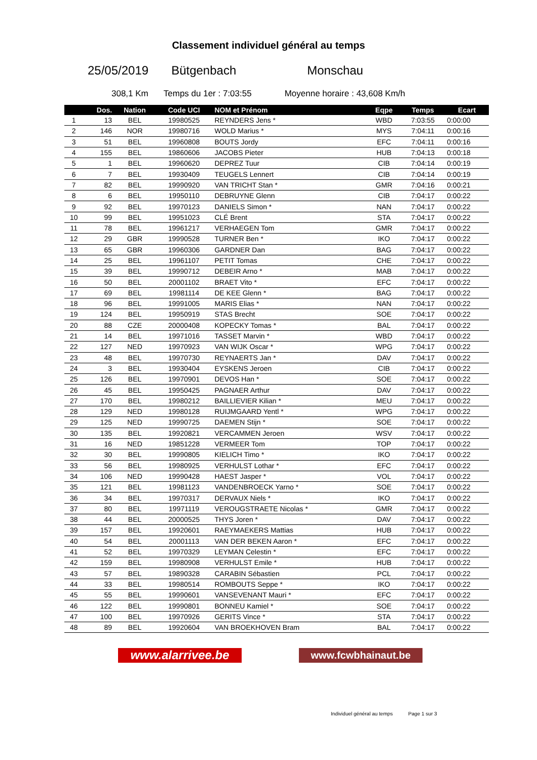Classement individuel général au temps
25/05/2019 Bütgenbach Monschau
308,1 Km Temps du 1er : 7:03:55 Moyenne horaire : 43,608 Km/h
| | Dos. | Nation | Code UCI | NOM et Prénom | Eqpe | Temps | Ecart |
| --- | --- | --- | --- | --- | --- | --- | --- |
| 1 | 13 | BEL | 19980525 | REYNDERS Jens * | WBD | 7:03:55 | 0:00:00 |
| 2 | 146 | NOR | 19980716 | WOLD Marius * | MYS | 7:04:11 | 0:00:16 |
| 3 | 51 | BEL | 19960808 | BOUTS Jordy | EFC | 7:04:11 | 0:00:16 |
| 4 | 155 | BEL | 19860606 | JACOBS Pieter | HUB | 7:04:13 | 0:00:18 |
| 5 | 1 | BEL | 19960620 | DEPREZ Tuur | CIB | 7:04:14 | 0:00:19 |
| 6 | 7 | BEL | 19930409 | TEUGELS Lennert | CIB | 7:04:14 | 0:00:19 |
| 7 | 82 | BEL | 19990920 | VAN TRICHT Stan * | GMR | 7:04:16 | 0:00:21 |
| 8 | 6 | BEL | 19950110 | DEBRUYNE Glenn | CIB | 7:04:17 | 0:00:22 |
| 9 | 92 | BEL | 19970123 | DANIELS Simon * | NAN | 7:04:17 | 0:00:22 |
| 10 | 99 | BEL | 19951023 | CLÉ Brent | STA | 7:04:17 | 0:00:22 |
| 11 | 78 | BEL | 19961217 | VERHAEGEN Tom | GMR | 7:04:17 | 0:00:22 |
| 12 | 29 | GBR | 19990528 | TURNER Ben * | IKO | 7:04:17 | 0:00:22 |
| 13 | 65 | GBR | 19960306 | GARDNER Dan | BAG | 7:04:17 | 0:00:22 |
| 14 | 25 | BEL | 19961107 | PETIT Tomas | CHE | 7:04:17 | 0:00:22 |
| 15 | 39 | BEL | 19990712 | DEBEIR Arno * | MAB | 7:04:17 | 0:00:22 |
| 16 | 50 | BEL | 20001102 | BRAET Vito * | EFC | 7:04:17 | 0:00:22 |
| 17 | 69 | BEL | 19981114 | DE KEE Glenn * | BAG | 7:04:17 | 0:00:22 |
| 18 | 96 | BEL | 19991005 | MARIS Elias * | NAN | 7:04:17 | 0:00:22 |
| 19 | 124 | BEL | 19950919 | STAS Brecht | SOE | 7:04:17 | 0:00:22 |
| 20 | 88 | CZE | 20000408 | KOPECKY Tomas * | BAL | 7:04:17 | 0:00:22 |
| 21 | 14 | BEL | 19971016 | TASSET Marvin * | WBD | 7:04:17 | 0:00:22 |
| 22 | 127 | NED | 19970923 | VAN WIJK Oscar * | WPG | 7:04:17 | 0:00:22 |
| 23 | 48 | BEL | 19970730 | REYNAERTS Jan * | DAV | 7:04:17 | 0:00:22 |
| 24 | 3 | BEL | 19930404 | EYSKENS Jeroen | CIB | 7:04:17 | 0:00:22 |
| 25 | 126 | BEL | 19970901 | DEVOS Han * | SOE | 7:04:17 | 0:00:22 |
| 26 | 45 | BEL | 19950425 | PAGNAER Arthur | DAV | 7:04:17 | 0:00:22 |
| 27 | 170 | BEL | 19980212 | BAILLIEVIER Kilian * | MEU | 7:04:17 | 0:00:22 |
| 28 | 129 | NED | 19980128 | RUIJMGAARD Yentl * | WPG | 7:04:17 | 0:00:22 |
| 29 | 125 | NED | 19990725 | DAEMEN Stijn * | SOE | 7:04:17 | 0:00:22 |
| 30 | 135 | BEL | 19920821 | VERCAMMEN Jeroen | WSV | 7:04:17 | 0:00:22 |
| 31 | 16 | NED | 19851228 | VERMEER Tom | TOP | 7:04:17 | 0:00:22 |
| 32 | 30 | BEL | 19990805 | KIELICH Timo * | IKO | 7:04:17 | 0:00:22 |
| 33 | 56 | BEL | 19980925 | VERHULST Lothar * | EFC | 7:04:17 | 0:00:22 |
| 34 | 106 | NED | 19990428 | HAEST Jasper * | VOL | 7:04:17 | 0:00:22 |
| 35 | 121 | BEL | 19981123 | VANDENBROECK Yarno * | SOE | 7:04:17 | 0:00:22 |
| 36 | 34 | BEL | 19970317 | DERVAUX Niels * | IKO | 7:04:17 | 0:00:22 |
| 37 | 80 | BEL | 19971119 | VEROUGSTRAETE Nicolas * | GMR | 7:04:17 | 0:00:22 |
| 38 | 44 | BEL | 20000525 | THYS Joren * | DAV | 7:04:17 | 0:00:22 |
| 39 | 157 | BEL | 19920601 | RAEYMAEKERS Mattias | HUB | 7:04:17 | 0:00:22 |
| 40 | 54 | BEL | 20001113 | VAN DER BEKEN Aaron * | EFC | 7:04:17 | 0:00:22 |
| 41 | 52 | BEL | 19970329 | LEYMAN Celestin * | EFC | 7:04:17 | 0:00:22 |
| 42 | 159 | BEL | 19980908 | VERHULST Emile * | HUB | 7:04:17 | 0:00:22 |
| 43 | 57 | BEL | 19890328 | CARABIN Sébastien | PCL | 7:04:17 | 0:00:22 |
| 44 | 33 | BEL | 19980514 | ROMBOUTS Seppe * | IKO | 7:04:17 | 0:00:22 |
| 45 | 55 | BEL | 19990601 | VANSEVENANT Mauri * | EFC | 7:04:17 | 0:00:22 |
| 46 | 122 | BEL | 19990801 | BONNEU Kamiel * | SOE | 7:04:17 | 0:00:22 |
| 47 | 100 | BEL | 19970926 | GERITS Vince * | STA | 7:04:17 | 0:00:22 |
| 48 | 89 | BEL | 19920604 | VAN BROEKHOVEN Bram | BAL | 7:04:17 | 0:00:22 |
www.alarrivee.be
www.fcwbhainaut.be
Individuel général au temps Page 1 sur 3